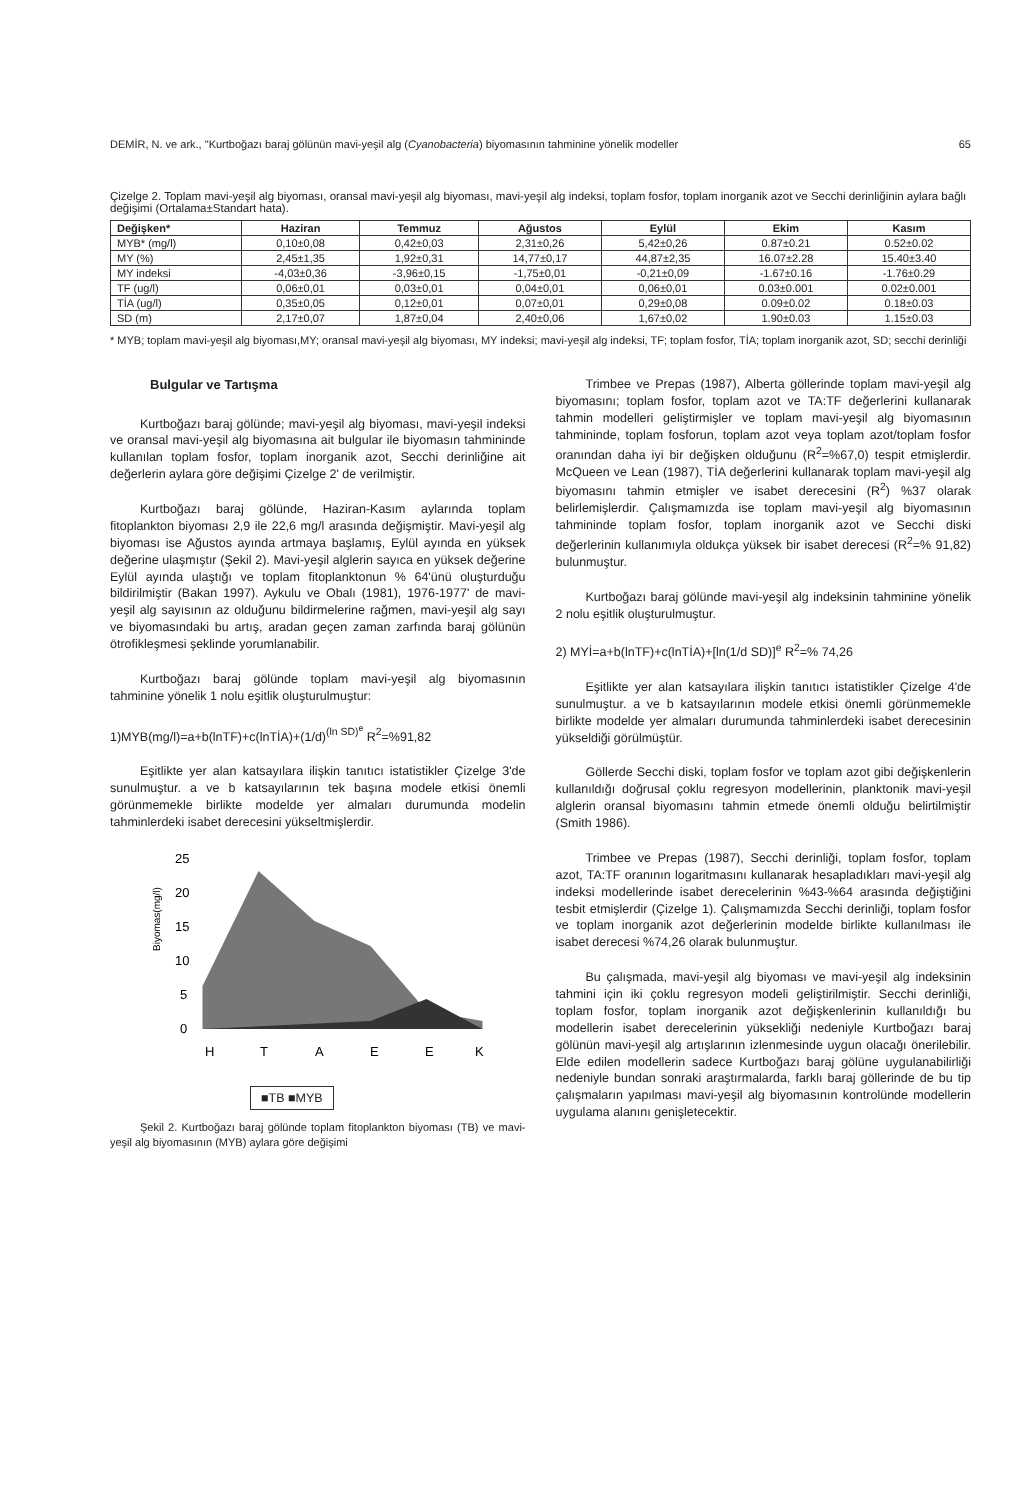DEMİR, N. ve ark., "Kurtboğazı baraj gölünün mavi-yeşil alg (Cyanobacteria) biyomasının tahminine yönelik modeller 65
Çizelge 2. Toplam mavi-yeşil alg biyoması, oransal mavi-yeşil alg biyoması, mavi-yeşil alg indeksi, toplam fosfor, toplam inorganik azot ve Secchi derinliğinin aylara bağlı değişimi (Ortalama±Standart hata).
| Değişken* | Haziran | Temmuz | Ağustos | Eylül | Ekim | Kasım |
| --- | --- | --- | --- | --- | --- | --- |
| MYB* (mg/l) | 0,10±0,08 | 0,42±0,03 | 2,31±0,26 | 5,42±0,26 | 0.87±0.21 | 0.52±0.02 |
| MY (%) | 2,45±1,35 | 1,92±0,31 | 14,77±0,17 | 44,87±2,35 | 16.07±2.28 | 15.40±3.40 |
| MY indeksi | -4,03±0,36 | -3,96±0,15 | -1,75±0,01 | -0,21±0,09 | -1.67±0.16 | -1.76±0.29 |
| TF (ug/l) | 0,06±0,01 | 0,03±0,01 | 0,04±0,01 | 0,06±0,01 | 0.03±0.001 | 0.02±0.001 |
| TİA (ug/l) | 0,35±0,05 | 0,12±0,01 | 0,07±0,01 | 0,29±0,08 | 0.09±0.02 | 0.18±0.03 |
| SD (m) | 2,17±0,07 | 1,87±0,04 | 2,40±0,06 | 1,67±0,02 | 1.90±0.03 | 1.15±0.03 |
* MYB; toplam mavi-yeşil alg biyoması,MY; oransal mavi-yeşil alg biyoması, MY indeksi; mavi-yeşil alg indeksi, TF; toplam fosfor, TİA; toplam inorganik azot, SD; secchi derinliği
Bulgular ve Tartışma
Kurtboğazı baraj gölünde; mavi-yeşil alg biyoması, mavi-yeşil indeksi ve oransal mavi-yeşil alg biyomasına ait bulgular ile biyomasın tahmininde kullanılan toplam fosfor, toplam inorganik azot, Secchi derinliğine ait değerlerin aylara göre değişimi Çizelge 2' de verilmiştir.
Kurtboğazı baraj gölünde, Haziran-Kasım aylarında toplam fitoplankton biyoması 2,9 ile 22,6 mg/l arasında değişmiştir. Mavi-yeşil alg biyoması ise Ağustos ayında artmaya başlamış, Eylül ayında en yüksek değerine ulaşmıştır (Şekil 2). Mavi-yeşil alglerin sayıca en yüksek değerine Eylül ayında ulaştığı ve toplam fitoplanktonun % 64'ünü oluşturduğu bildirilmiştir (Bakan 1997). Aykulu ve Obalı (1981), 1976-1977' de mavi-yeşil alg sayısının az olduğunu bildirmelerine rağmen, mavi-yeşil alg sayı ve biyomasındaki bu artış, aradan geçen zaman zarfında baraj gölünün ötrofikleşmesi şeklinde yorumlanabilir.
Kurtboğazı baraj gölünde toplam mavi-yeşil alg biyomasının tahminine yönelik 1 nolu eşitlik oluşturulmuştur:
1)MYB(mg/l)=a+b(lnTF)+c(lnTİA)+(1/d)<sup>(ln SD)<sup>e</sup></sup> R<sup>2</sup>=%91,82
Eşitlikte yer alan katsayılara ilişkin tanıtıcı istatistikler Çizelge 3'de sunulmuştur. a ve b katsayılarının tek başına modele etkisi önemli görünmemekle birlikte modelde yer almaları durumunda modelin tahminlerdeki isabet derecesini yükseltmişlerdir.
Biyomas(mg/l)
25
20
15
10
5
0
H
T
A
E
E
K
■TB ■MYB
Şekil 2. Kurtboğazı baraj gölünde toplam fitoplankton biyoması (TB) ve mavi-yeşil alg biyomasının (MYB) aylara göre değişimi
Trimbee ve Prepas (1987), Alberta göllerinde toplam mavi-yeşil alg biyomasını; toplam fosfor, toplam azot ve TA:TF değerlerini kullanarak tahmin modelleri geliştirmişler ve toplam mavi-yeşil alg biyomasının tahmininde, toplam fosforun, toplam azot veya toplam azot/toplam fosfor oranından daha iyi bir değişken olduğunu (R<sup>2</sup>=%67,0) tespit etmişlerdir. McQueen ve Lean (1987), TİA değerlerini kullanarak toplam mavi-yeşil alg biyomasını tahmin etmişler ve isabet derecesini (R<sup>2</sup>) %37 olarak belirlemişlerdir. Çalışmamızda ise toplam mavi-yeşil alg biyomasının tahmininde toplam fosfor, toplam inorganik azot ve Secchi diski değerlerinin kullanımıyla oldukça yüksek bir isabet derecesi (R<sup>2</sup>=% 91,82) bulunmuştur.
Kurtboğazı baraj gölünde mavi-yeşil alg indeksinin tahminine yönelik 2 nolu eşitlik oluşturulmuştur.
2) MYİ=a+b(lnTF)+c(lnTİA)+[ln(1/d SD)]<sup>e</sup> R<sup>2</sup>=% 74,26
Eşitlikte yer alan katsayılara ilişkin tanıtıcı istatistikler Çizelge 4'de sunulmuştur. a ve b katsayılarının modele etkisi önemli görünmemekle birlikte modelde yer almaları durumunda tahminlerdeki isabet derecesinin yükseldiği görülmüştür.
Göllerde Secchi diski, toplam fosfor ve toplam azot gibi değişkenlerin kullanıldığı doğrusal çoklu regresyon modellerinin, planktonik mavi-yeşil alglerin oransal biyomasını tahmin etmede önemli olduğu belirtilmiştir (Smith 1986).
Trimbee ve Prepas (1987), Secchi derinliği, toplam fosfor, toplam azot, TA:TF oranının logaritmasını kullanarak hesapladıkları mavi-yeşil alg indeksi modellerinde isabet derecelerinin %43-%64 arasında değiştiğini tesbit etmişlerdir (Çizelge 1). Çalışmamızda Secchi derinliği, toplam fosfor ve toplam inorganik azot değerlerinin modelde birlikte kullanılması ile isabet derecesi %74,26 olarak bulunmuştur.
Bu çalışmada, mavi-yeşil alg biyoması ve mavi-yeşil alg indeksinin tahmini için iki çoklu regresyon modeli geliştirilmiştir. Secchi derinliği, toplam fosfor, toplam inorganik azot değişkenlerinin kullanıldığı bu modellerin isabet derecelerinin yüksekliği nedeniyle Kurtboğazı baraj gölünün mavi-yeşil alg artışlarının izlenmesinde uygun olacağı önerilebilir. Elde edilen modellerin sadece Kurtboğazı baraj gölüne uygulanabilirliği nedeniyle bundan sonraki araştırmalarda, farklı baraj göllerinde de bu tip çalışmaların yapılması mavi-yeşil alg biyomasının kontrolünde modellerin uygulama alanını genişletecektir.